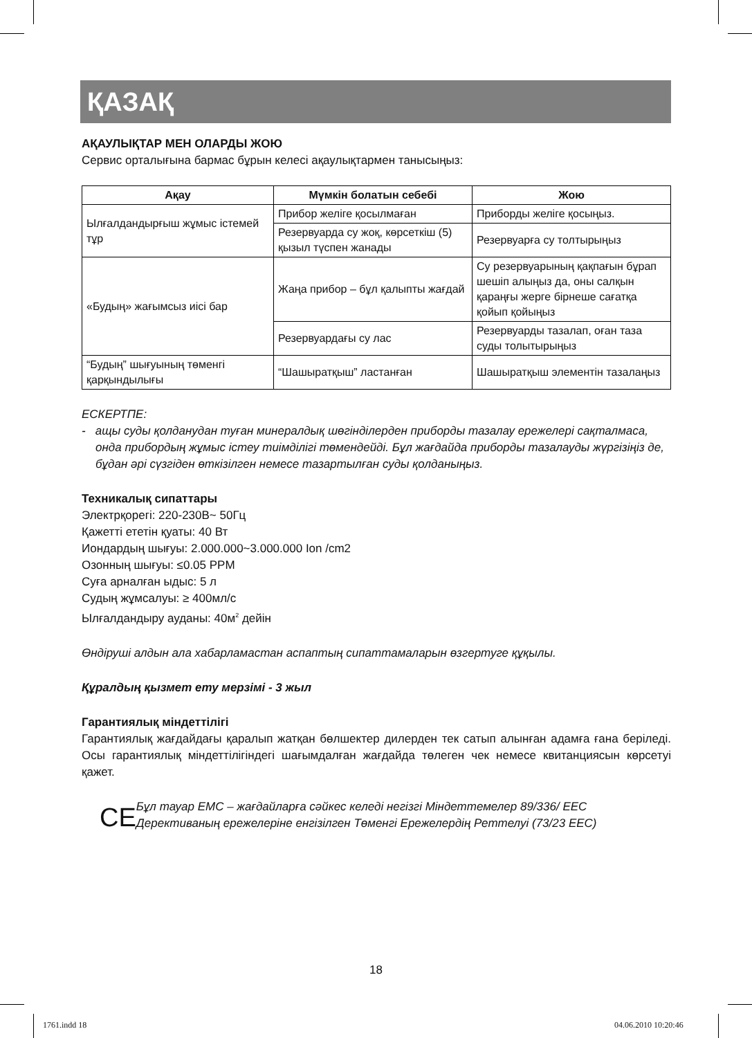ҚАЗАҚ
АҚАУЛЫҚТАР МЕН ОЛАРДЫ ЖОЮ
Сервис орталығына бармас бұрын келесі ақаулықтармен танысыңыз:
| Ақау | Мүмкін болатын себебі | Жою |
| --- | --- | --- |
| Ылғалдандырғыш жұмыс істемей тұр | Прибор желіге қосылмаған | Приборды желіге қосыңыз. |
| | Резервуарда су жоқ, көрсеткіш (5) қызыл түспен жанады | Резервуарға су толтырыңыз |
| «Будың» жағымсыз иісі бар | Жаңа прибор – бұл қалыпты жағдай | Су резервуарының қақпағын бұрап шешіп алыңыз да, оны салқын қараңғы жерге бірнеше сағатқа қойып қойыңыз |
| | Резервуардағы су лас | Резервуарды тазалап, оған таза суды толытырыңыз |
| “Будың” шығуының төменгі қарқындылығы | “Шашыратқыш” ластанған | Шашыратқыш элементін тазалаңыз |
ЕСКЕРТПЕ:
- ащы суды қолданудан туған минералдық шөгінділерден приборды тазалау ережелері сақталмаса, онда прибордың жұмыс істеу тиімділігі төмендейді. Бұл жағдайда приборды тазалауды жүргізіңіз де, бұдан әрі сүзгіден өткізілген немесе тазартылған суды қолданыңыз.
Техникалық сипаттары
Электрқорегі: 220-230В~ 50Гц
Қажетті ететін қуаты: 40 Вт
Иондардың шығуы: 2.000.000~3.000.000 Ion /cm2
Озонның шығуы: ≤0.05 PPM
Суға арналған ыдыс: 5 л
Судың жұмсалуы: ≥ 400мл/с
Ылғалдандыру ауданы: 40м<sup>2</sup> дейін
Өндіруші алдын ала хабарламастан аспаптың сипаттамаларын өзгертуге құқылы.
Құралдың қызмет ету мерзімі - 3 жыл
Гарантиялық міндеттілігі
Гарантиялық жағдайдағы қаралып жатқан бөлшектер дилерден тек сатып алынған адамға ғана беріледі. Осы гарантиялық міндеттілігіндегі шағымдалған жағдайда төлеген чек немесе квитанциясын көрсетуі қажет.
CE
Бұл тауар ЕМС – жағдайларға сәйкес келеді негізгі Міндеттемелер 89/336/ ЕЕС Дерективаның ережелеріне енгізілген Төменгі Ережелердің Реттелуі (73/23 ЕЕС)
18
1761.indd 18 04.06.2010 10:20:46